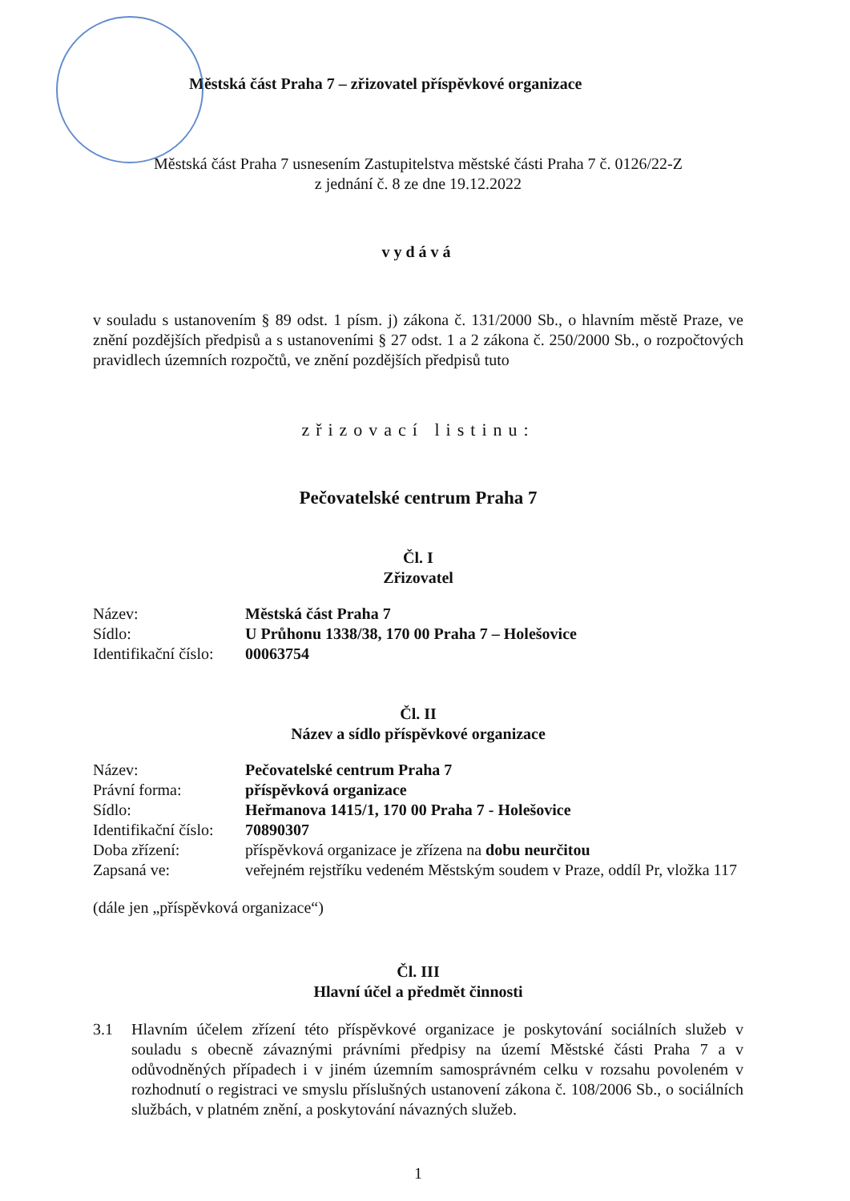Městská část Praha 7 – zřizovatel příspěvkové organizace
Městská část Praha 7 usnesením Zastupitelstva městské části Praha 7 č. 0126/22-Z
z jednání č. 8 ze dne 19.12.2022
vydává
v souladu s ustanovením § 89 odst. 1 písm. j) zákona č. 131/2000 Sb., o hlavním městě Praze, ve znění pozdějších předpisů a s ustanoveními § 27 odst. 1 a 2 zákona č. 250/2000 Sb., o rozpočtových pravidlech územních rozpočtů, ve znění pozdějších předpisů tuto
zřizovací listinu:
Pečovatelské centrum Praha 7
Čl. I
Zřizovatel
| Název: | Městská část Praha 7 |
| Sídlo: | U Průhonu 1338/38, 170 00 Praha 7 – Holešovice |
| Identifikační číslo: | 00063754 |
Čl. II
Název a sídlo příspěvkové organizace
| Název: | Pečovatelské centrum Praha 7 |
| Právní forma: | příspěvková organizace |
| Sídlo: | Heřmanova 1415/1, 170 00 Praha 7 - Holešovice |
| Identifikační číslo: | 70890307 |
| Doba zřízení: | příspěvková organizace je zřízena na dobu neurčitou |
| Zapsaná ve: | veřejném rejstříku vedeném Městským soudem v Praze, oddíl Pr, vložka 117 |
(dále jen „příspěvková organizace“)
Čl. III
Hlavní účel a předmět činnosti
3.1 Hlavním účelem zřízení této příspěvkové organizace je poskytování sociálních služeb v souladu s obecně závaznými právními předpisy na území Městské části Praha 7 a v odůvodněných případech i v jiném územním samosprávném celku v rozsahu povoleném v rozhodnutí o registraci ve smyslu příslušných ustanovení zákona č. 108/2006 Sb., o sociálních službách, v platném znění, a poskytování návazných služeb.
1